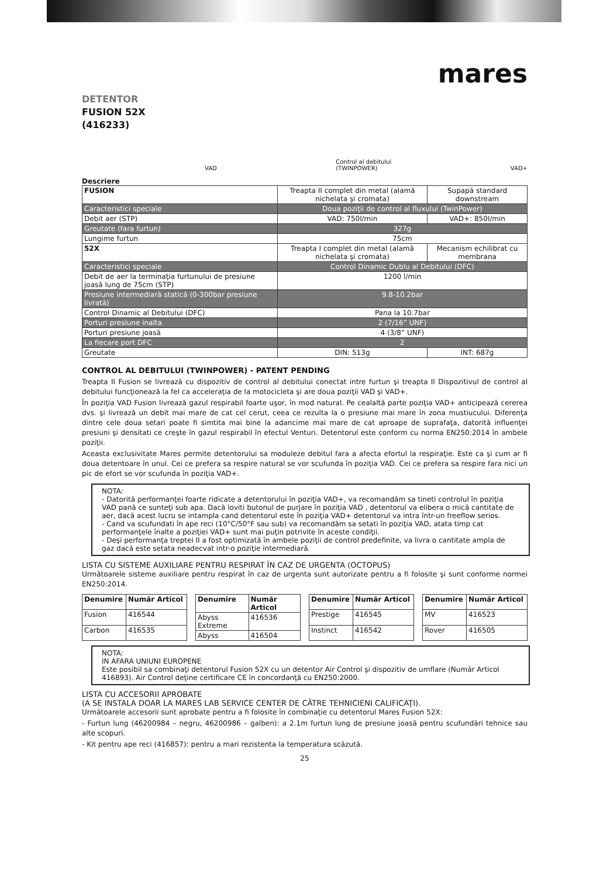mares
DETENTOR
FUSION 52X
(416233)
VAD Control al debitului
(TWINPOWER) VAD+
Descriere
| FUSION | Treapta II complet din metal (alamă nichelata şi cromata) | Supapă standard downstream |
| Caracteristici speciale | Doua poziţii de control al fluxului (TwinPower) | |
| Debit aer (STP) | VAD: 750l/min | VAD+: 850l/min |
| Greutate (fara furtun) | 327g | |
| Lungime furtun | 75cm | |
| 52X | Treapta I complet din metal (alamă nichelata şi cromata) | Mecanism echilibrat cu membrana |
| Caracteristici speciale | Control Dinamic Dublu al Debitului (DFC) | |
| Debit de aer la terminaţia furtunului de presiune joasă lung de 75cm (STP) | 1200 l/min | |
| Presiune intermediară statică (0-300bar presiune livrată) | 9.8-10.2bar | |
| Control Dinamic al Debitului (DFC) | Pana la 10.7bar | |
| Porturi presiune inalta | 2 (7/16” UNF) | |
| Porturi presiune joasă | 4 (3/8” UNF) | |
| La fiecare port DFC | 2 | |
| Greutate | DIN: 513g | INT: 687g |
CONTROL AL DEBITULUI (TWINPOWER) - PATENT PENDING
Treapta II Fusion se livrează cu dispozitiv de control al debitului conectat intre furtun şi treapta II Dispozitivul de control al debitului funcţionează la fel ca acceleraţia de la motocicleta şi are doua poziţii VAD şi VAD+.
În poziţia VAD Fusion livrează gazul respirabil foarte uşor, în mod natural. Pe cealaltă parte poziţia VAD+ anticipează cererea dvs. şi livrează un debit mai mare de cat cel cerut, ceea ce rezulta la o presiune mai mare în zona mustiucului. Diferenţa dintre cele doua setari poate fi simtita mai bine la adancime mai mare de cat aproape de suprafaţa, datorită influenţei presiuni şi densitati ce creşte în gazul respirabil în efectul Venturi. Detentorul este conform cu norma EN250:2014 în ambele poziţii.
Aceasta exclusivitate Mares permite detentorului sa moduleze debitul fara a afecta efortul la respiraţie. Este ca şi cum ar fi doua detentoare în unul. Cei ce prefera sa respire natural se vor scufunda în poziţia VAD. Cei ce prefera sa respire fara nici un pic de efort se vor scufunda în poziţia VAD+.
NOTA:
- Datorită performanţei foarte ridicate a detentorului în poziţia VAD+, va recomandăm sa tineti controlul în poziţia VAD pană ce sunteţi sub apa. Dacă loviti butonul de purjare în poziţia VAD , detentorul va elibera o mică cantitate de aer, dacă acest lucru se intampla cand detentorul este în poziţia VAD+ detentorul va intra într-un freeflow serios.
- Cand va scufundati în ape reci (10°C/50°F sau sub) va recomandăm sa setati în poziţia VAD, atata timp cat performanţele înalte a poziţiei VAD+ sunt mai puţin potrivite în aceste condiţii.
- Deşi performanţa treptei II a fost optimizată în ambele poziţii de control predefinite, va livra o cantitate ampla de gaz dacă este setata neadecvat intr-o poziţie intermediară.
LISTA CU SISTEME AUXILIARE PENTRU RESPIRAT ÎN CAZ DE URGENTA (OCTOPUS)
Următoarele sisteme auxiliare pentru respirat în caz de urgenta sunt autorizate pentru a fi folosite şi sunt conforme normei EN250:2014.
| Denumire | Număr Articol |
| --- | --- |
| Fusion | 416544 |
| Carbon | 416535 |
| Denumire | Număr Articol |
| --- | --- |
| Abyss Extreme | 416536 |
| Abyss | 416504 |
| Denumire | Număr Articol |
| --- | --- |
| Prestige | 416545 |
| Instinct | 416542 |
| Denumire | Număr Articol |
| --- | --- |
| MV | 416523 |
| Rover | 416505 |
NOTA:
IN AFARA UNIUNI EUROPENE
Este posibil sa combinaţi detentorul Fusion 52X cu un detentor Air Control şi dispozitiv de umflare (Număr Articol 416893). Air Control deţine certificare CE în concordanţă cu EN250:2000.
LISTA CU ACCESORII APROBATE
(A SE INSTALA DOAR LA MARES LAB SERVICE CENTER DE CĂTRE TEHNICIENI CALIFICAŢI).
Următoarele accesorii sunt aprobate pentru a fi folosite în combinaţie cu detentorul Mares Fusion 52X:
- Furtun lung (46200984 – negru, 46200986 – galben): a 2.1m furtun lung de presiune joasă pentru scufundări tehnice sau alte scopuri.
- Kit pentru ape reci (416857): pentru a mari rezistenta la temperatura scăzută.
25